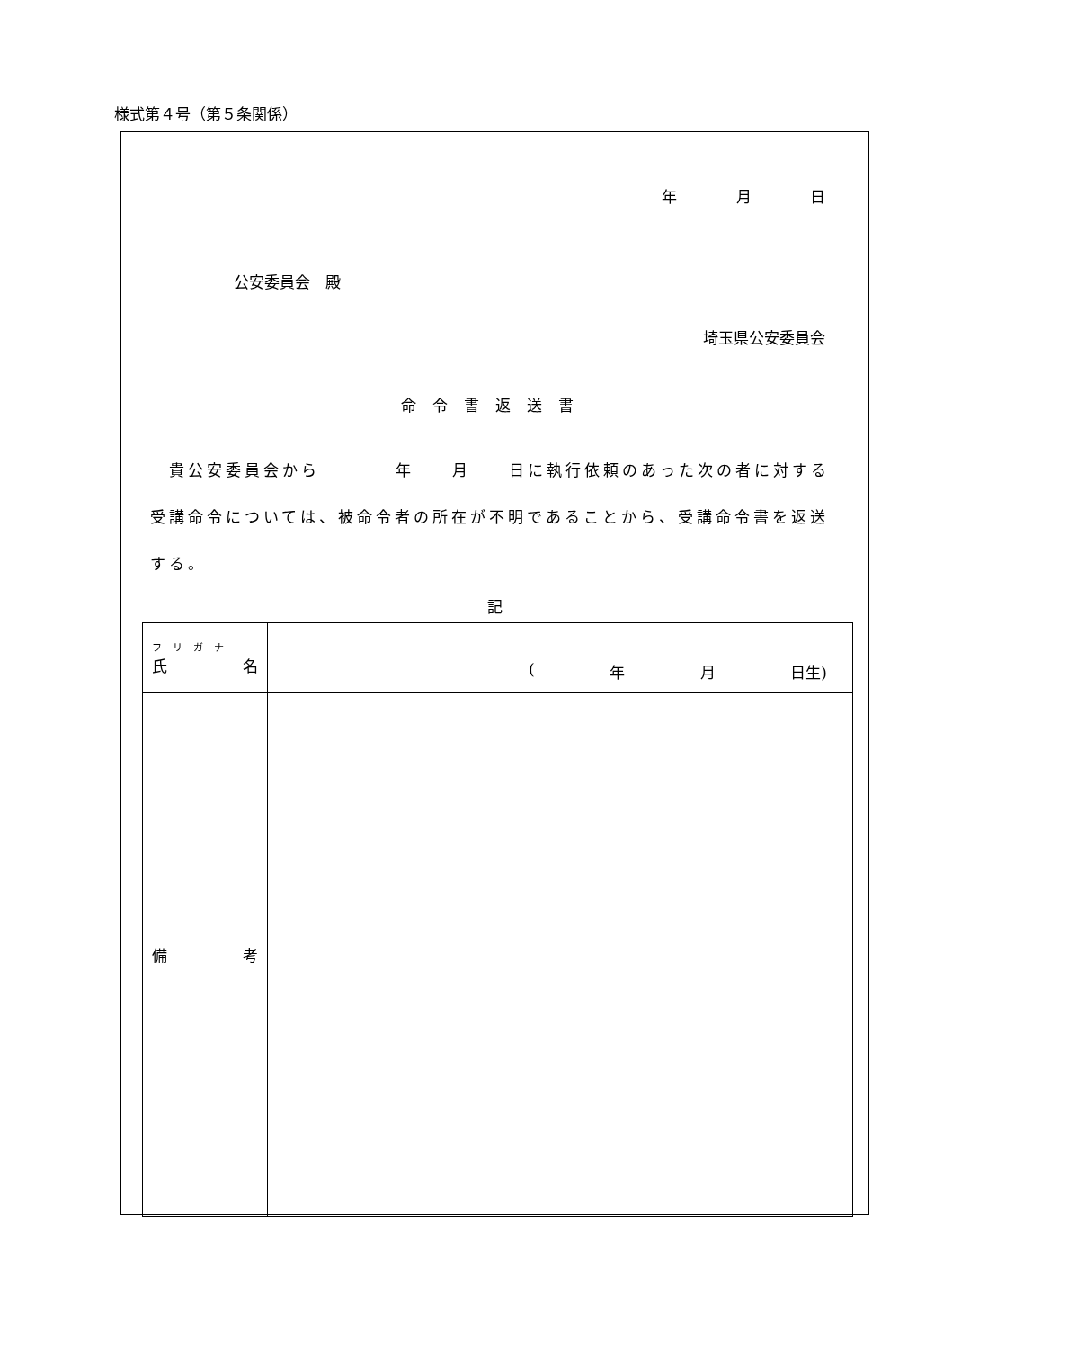様式第４号（第５条関係）
年 月 日
公安委員会　殿
埼玉県公安委員会
命令書返送書
　貴公安委員会から　　　　年　　月　　日に執行依頼のあった次の者に対する受講命令については、被命令者の所在が不明であることから、受講命令書を返送する。
記
| フリガナ 氏 名 | ( 年 月 日生) |
| 備 考 | |